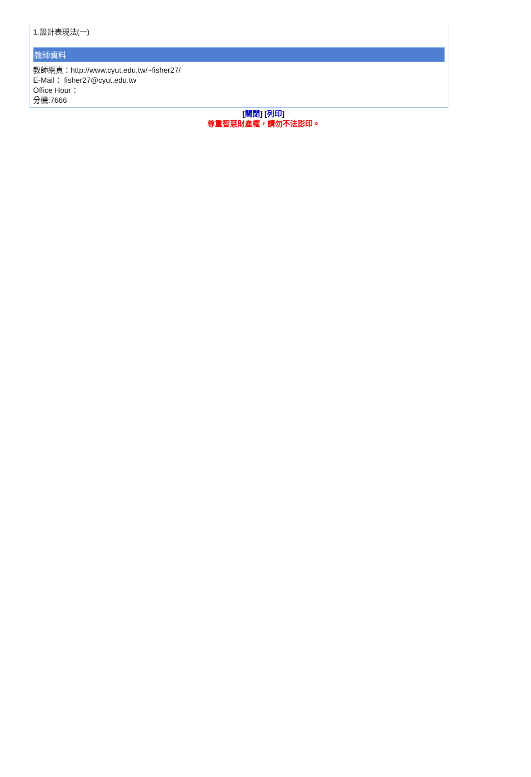1.設計表現法(一)
教師資料
教師網頁：http://www.cyut.edu.tw/~fisher27/
E-Mail： fisher27@cyut.edu.tw
Office Hour：
分機:7666
[關閉] [列印]
尊重智慧財產權，請勿不法影印。